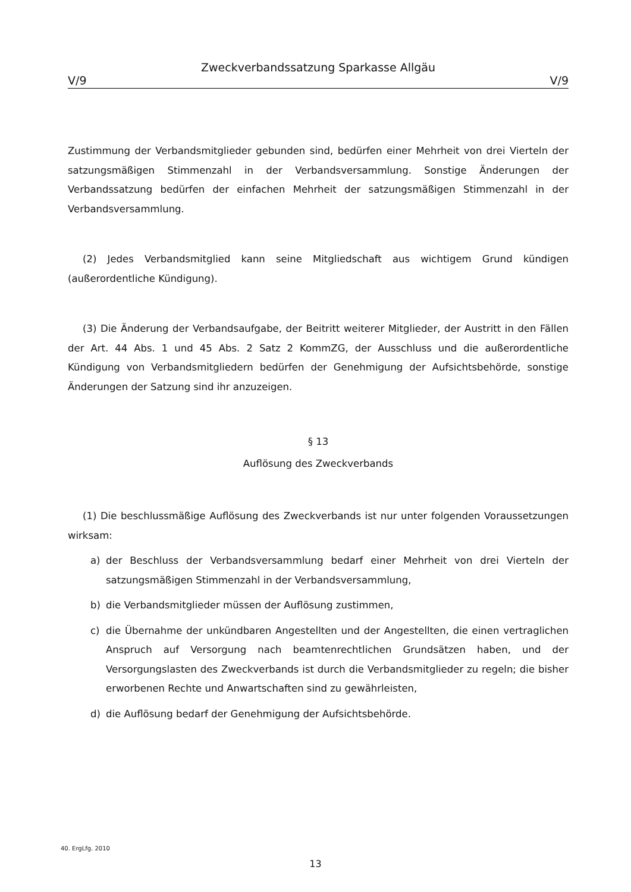Zweckverbandssatzung Sparkasse Allgäu
V/9 V/9
Zustimmung der Verbandsmitglieder gebunden sind, bedürfen einer Mehrheit von drei Vierteln der satzungsmäßigen Stimmenzahl in der Verbandsversammlung. Sonstige Änderungen der Verbandssatzung bedürfen der einfachen Mehrheit der satzungsmäßigen Stimmenzahl in der Verbandsversammlung.
(2) Jedes Verbandsmitglied kann seine Mitgliedschaft aus wichtigem Grund kündigen (außerordentliche Kündigung).
(3) Die Änderung der Verbandsaufgabe, der Beitritt weiterer Mitglieder, der Austritt in den Fällen der Art. 44 Abs. 1 und 45 Abs. 2 Satz 2 KommZG, der Ausschluss und die außerordentliche Kündigung von Verbandsmitgliedern bedürfen der Genehmigung der Aufsichtsbehörde, sonstige Änderungen der Satzung sind ihr anzuzeigen.
§ 13
Auflösung des Zweckverbands
(1) Die beschlussmäßige Auflösung des Zweckverbands ist nur unter folgenden Voraussetzungen wirksam:
a) der Beschluss der Verbandsversammlung bedarf einer Mehrheit von drei Vierteln der satzungsmäßigen Stimmenzahl in der Verbandsversammlung,
b) die Verbandsmitglieder müssen der Auflösung zustimmen,
c) die Übernahme der unkündbaren Angestellten und der Angestellten, die einen vertraglichen Anspruch auf Versorgung nach beamtenrechtlichen Grundsätzen haben, und der Versorgungslasten des Zweckverbands ist durch die Verbandsmitglieder zu regeln; die bisher erworbenen Rechte und Anwartschaften sind zu gewährleisten,
d) die Auflösung bedarf der Genehmigung der Aufsichtsbehörde.
40. ErgLfg. 2010
13